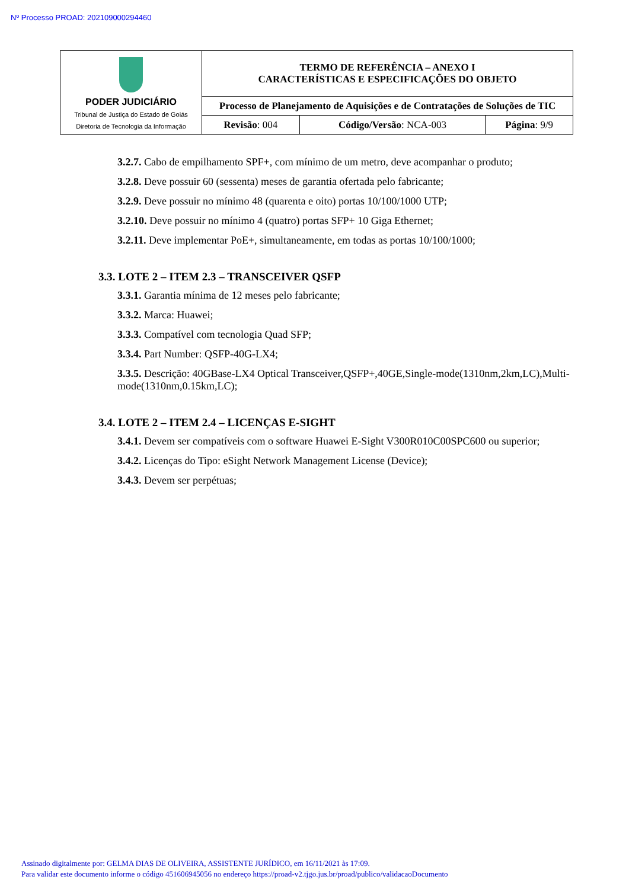Nº Processo PROAD: 202109000294460
| PODER JUDICIÁRIO Tribunal de Justiça do Estado de Goiás Diretoria de Tecnologia da Informação | TERMO DE REFERÊNCIA – ANEXO I CARACTERÍSTICAS E ESPECIFICAÇÕES DO OBJETO | | |
| | Processo de Planejamento de Aquisições e de Contratações de Soluções de TIC | | |
| | Revisão : 004 | Código/Versão : NCA-003 | Página : 9/9 |
3.2.7. Cabo de empilhamento SPF+, com mínimo de um metro, deve acompanhar o produto;
3.2.8. Deve possuir 60 (sessenta) meses de garantia ofertada pelo fabricante;
3.2.9. Deve possuir no mínimo 48 (quarenta e oito) portas 10/100/1000 UTP;
3.2.10. Deve possuir no mínimo 4 (quatro) portas SFP+ 10 Giga Ethernet;
3.2.11. Deve implementar PoE+, simultaneamente, em todas as portas 10/100/1000;
3.3. LOTE 2 – ITEM 2.3 – TRANSCEIVER QSFP
3.3.1. Garantia mínima de 12 meses pelo fabricante;
3.3.2. Marca: Huawei;
3.3.3. Compatível com tecnologia Quad SFP;
3.3.4. Part Number: QSFP-40G-LX4;
3.3.5. Descrição: 40GBase-LX4 Optical Transceiver,QSFP+,40GE,Single-mode(1310nm,2km,LC),Multi-mode(1310nm,0.15km,LC);
3.4. LOTE 2 – ITEM 2.4 – LICENÇAS E-SIGHT
3.4.1. Devem ser compatíveis com o software Huawei E-Sight V300R010C00SPC600 ou superior;
3.4.2. Licenças do Tipo: eSight Network Management License (Device);
3.4.3. Devem ser perpétuas;
Assinado digitalmente por: GELMA DIAS DE OLIVEIRA, ASSISTENTE JURÍDICO, em 16/11/2021 às 17:09.
Para validar este documento informe o código 451606945056 no endereço https://proad-v2.tjgo.jus.br/proad/publico/validacaoDocumento